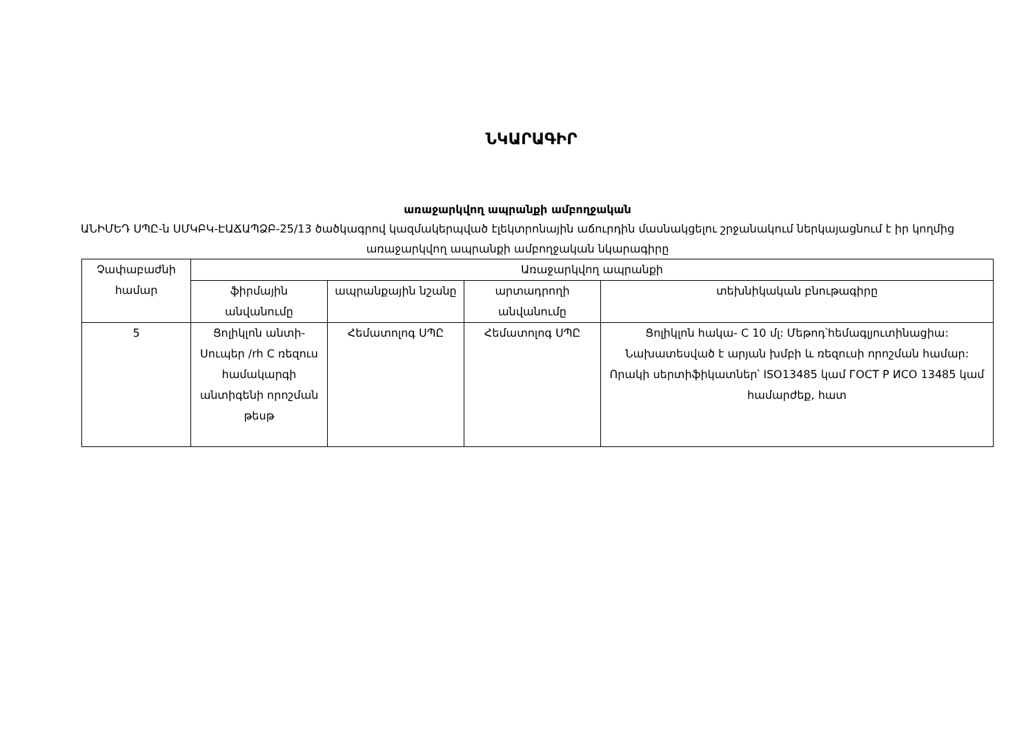ՆԿԱՐԱԳԻՐ
առաջարկվող ապրանքի ամբողջական
ԱՆԻՄԵԴ ՍՊԸ-ն ՍՄԿԲԿ-ԷԱՃԱՊՁԲ-25/13 ծածկագրով կազմակերպված էլեկտրոնային աճուրդին մասնակցելու շրջանակում ներկայացնում է իր կողմից առաջարկվող ապրանքի ամբողջական նկարագիրը
| Չափաբաժնի համար | Առաջարկվող ապրանքի | | | |
| --- | --- | --- | --- | --- |
| | ֆիրմային անվանումը | ապրանքային նշանը | արտադրողի անվանումը | տեխնիկական բնութագիրը |
| 5 | Ցոլիկլոն անտի-Սուպեր /rh C ռեզուս համակարգի անտիգենի որոշման թեսթ | Հեմատոլոգ ՍՊԸ | Հեմատոլոգ ՍՊԸ | Ցոլիկլոն հակա- C 10 մլ: Մեթոդ՝հեմագլյուտինացիա: Նախատեսված է արյան խմբի և ռեզուսի որոշման համար: Որակի սերտիֆիկատներ՝ ISO13485 կամ ГОСТ Р ИСО 13485 կամ համարժեք, հատ |